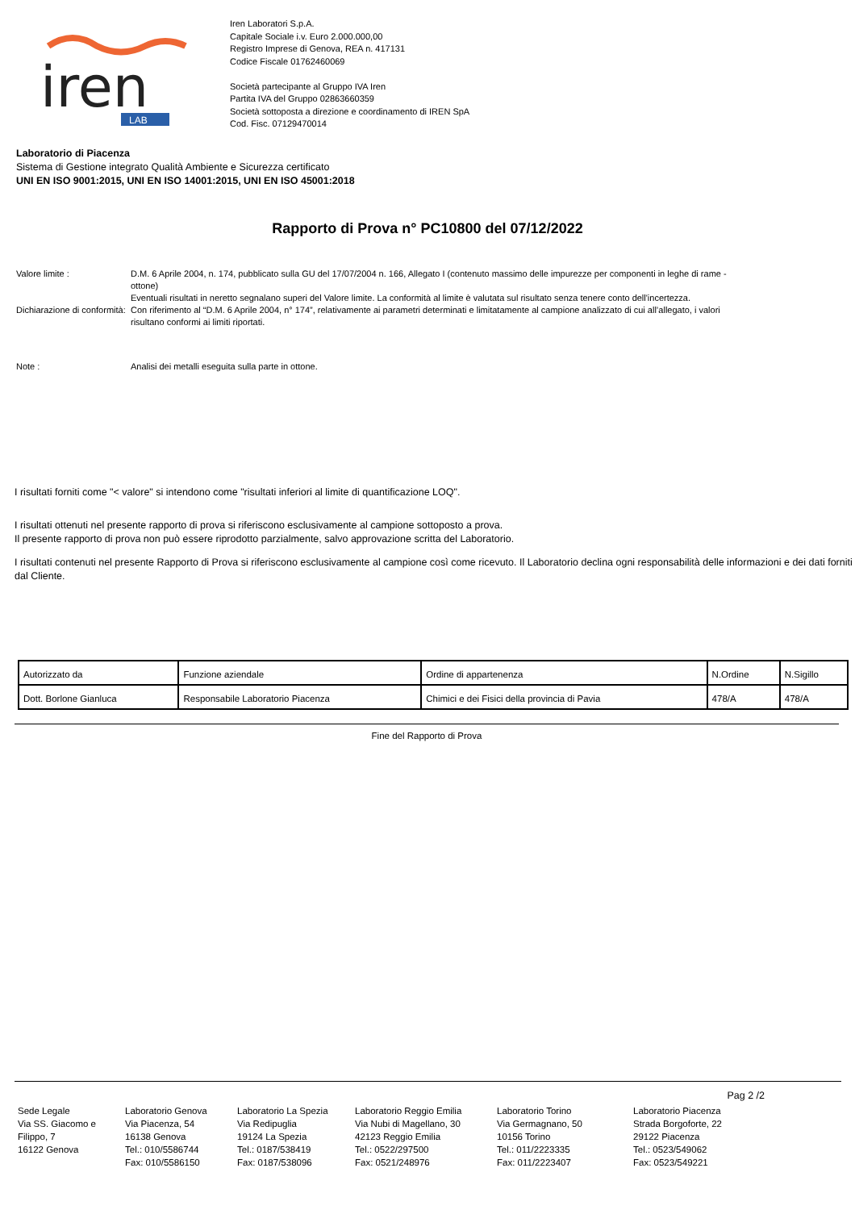iren
LAB
Iren Laboratori S.p.A.
Capitale Sociale i.v. Euro 2.000.000,00
Registro Imprese di Genova, REA n. 417131
Codice Fiscale 01762460069
Società partecipante al Gruppo IVA Iren
Partita IVA del Gruppo 02863660359
Società sottoposta a direzione e coordinamento di IREN SpA
Cod. Fisc. 07129470014
Laboratorio di Piacenza
Sistema di Gestione integrato Qualità Ambiente e Sicurezza certificato
UNI EN ISO 9001:2015, UNI EN ISO 14001:2015, UNI EN ISO 45001:2018
Rapporto di Prova n° PC10800 del 07/12/2022
Valore limite : D.M. 6 Aprile 2004, n. 174, pubblicato sulla GU del 17/07/2004 n. 166, Allegato I (contenuto massimo delle impurezze per componenti in leghe di rame - ottone)
Dichiarazione di conformità:
Eventuali risultati in neretto segnalano superi del Valore limite. La conformità al limite è valutata sul risultato senza tenere conto dell'incertezza.
Con riferimento al “D.M. 6 Aprile 2004, n° 174”, relativamente ai parametri determinati e limitatamente al campione analizzato di cui all’allegato, i valori risultano conformi ai limiti riportati.
Note : Analisi dei metalli eseguita sulla parte in ottone.
I risultati forniti come "< valore" si intendono come "risultati inferiori al limite di quantificazione LOQ".
I risultati ottenuti nel presente rapporto di prova si riferiscono esclusivamente al campione sottoposto a prova.
Il presente rapporto di prova non può essere riprodotto parzialmente, salvo approvazione scritta del Laboratorio.
I risultati contenuti nel presente Rapporto di Prova si riferiscono esclusivamente al campione così come ricevuto. Il Laboratorio declina ogni responsabilità delle informazioni e dei dati forniti dal Cliente.
| Autorizzato da | Funzione aziendale | Ordine di appartenenza | N.Ordine | N.Sigillo |
| Dott. Borlone Gianluca | Responsabile Laboratorio Piacenza | Chimici e dei Fisici della provincia di Pavia | 478/A | 478/A |
Fine del Rapporto di Prova
Pag 2 /2
Sede Legale
Via SS. Giacomo e Filippo, 7
16122 Genova
Laboratorio Genova
Via Piacenza, 54
16138 Genova
Tel.: 010/5586744
Fax: 010/5586150
Laboratorio La Spezia
Via Redipuglia
19124 La Spezia
Tel.: 0187/538419
Fax: 0187/538096
Laboratorio Reggio Emilia
Via Nubi di Magellano, 30
42123 Reggio Emilia
Tel.: 0522/297500
Fax: 0521/248976
Laboratorio Torino
Via Germagnano, 50
10156 Torino
Tel.: 011/2223335
Fax: 011/2223407
Laboratorio Piacenza
Strada Borgoforte, 22
29122 Piacenza
Tel.: 0523/549062
Fax: 0523/549221